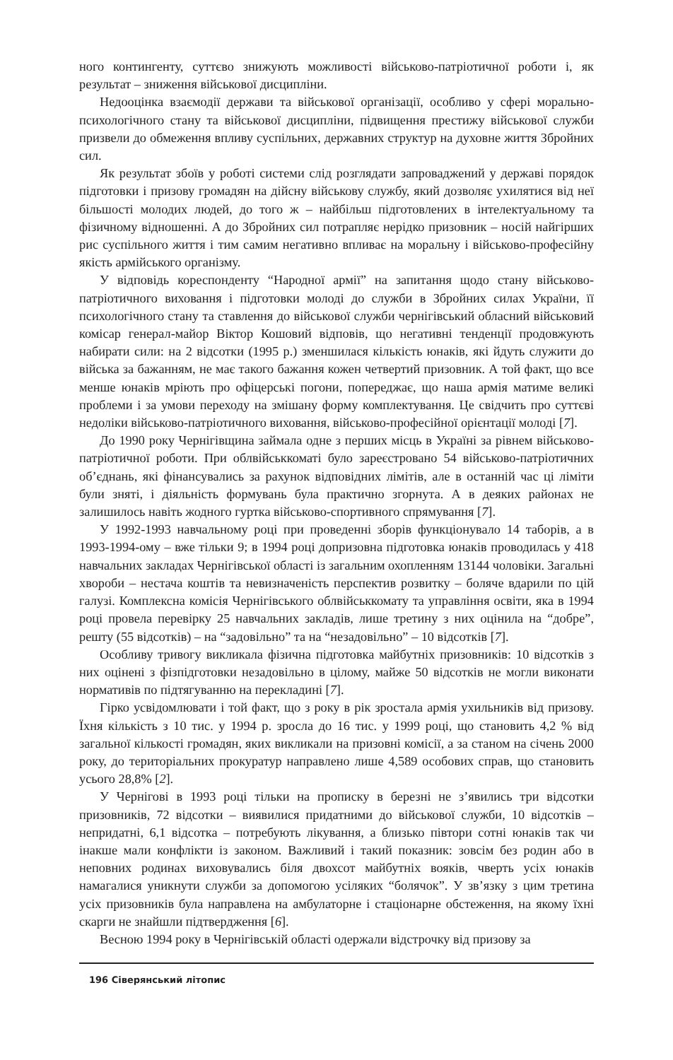ного контингенту, суттєво знижують можливості військово-патріотичної роботи і, як результат – зниження військової дисципліни.
Недооцінка взаємодії держави та військової організації, особливо у сфері морально-психологічного стану та військової дисципліни, підвищення престижу військової служби призвели до обмеження впливу суспільних, державних структур на духовне життя Збройних сил.
Як результат збоїв у роботі системи слід розглядати запроваджений у державі порядок підготовки і призову громадян на дійсну військову службу, який дозволяє ухилятися від неї більшості молодих людей, до того ж – найбільш підготовлених в інтелектуальному та фізичному відношенні. А до Збройних сил потрапляє нерідко призовник – носій найгірших рис суспільного життя і тим самим негативно впливає на моральну і військово-професійну якість армійського організму.
У відповідь кореспонденту “Народної армії” на запитання щодо стану військово-патріотичного виховання і підготовки молоді до служби в Збройних силах України, її психологічного стану та ставлення до військової служби чернігівський обласний військовий комісар генерал-майор Віктор Кошовий відповів, що негативні тенденції продовжують набирати сили: на 2 відсотки (1995 р.) зменшилася кількість юнаків, які йдуть служити до війська за бажанням, не має такого бажання кожен четвертий призовник. А той факт, що все менше юнаків мріють про офіцерські погони, попереджає, що наша армія матиме великі проблеми і за умови переходу на змішану форму комплектування. Це свідчить про суттєві недоліки військово-патріотичного виховання, військово-професійної орієнтації молоді [7].
До 1990 року Чернігівщина займала одне з перших місць в Україні за рівнем військово-патріотичної роботи. При облвійськкоматі було зареєстровано 54 військово-патріотичних об’єднань, які фінансувались за рахунок відповідних лімітів, але в останній час ці ліміти були зняті, і діяльність формувань була практично згорнута. А в деяких районах не залишилось навіть жодного гуртка військово-спортивного спрямування [7].
У 1992-1993 навчальному році при проведенні зборів функціонувало 14 таборів, а в 1993-1994-ому – вже тільки 9; в 1994 році допризовна підготовка юнаків проводилась у 418 навчальних закладах Чернігівської області із загальним охопленням 13144 чоловіки. Загальні хвороби – нестача коштів та невизначеність перспектив розвитку – боляче вдарили по цій галузі. Комплексна комісія Чернігівського облвійськкомату та управління освіти, яка в 1994 році провела перевірку 25 навчальних закладів, лише третину з них оцінила на “добре”, решту (55 відсотків) – на “задовільно” та на “незадовільно” – 10 відсотків [7].
Особливу тривогу викликала фізична підготовка майбутніх призовників: 10 відсотків з них оцінені з фізпідготовки незадовільно в цілому, майже 50 відсотків не могли виконати нормативів по підтягуванню на перекладині [7].
Гірко усвідомлювати і той факт, що з року в рік зростала армія ухильників від призову. Їхня кількість з 10 тис. у 1994 р. зросла до 16 тис. у 1999 році, що становить 4,2 % від загальної кількості громадян, яких викликали на призовні комісії, а за станом на січень 2000 року, до територіальних прокуратур направлено лише 4,589 особових справ, що становить усього 28,8% [2].
У Чернігові в 1993 році тільки на прописку в березні не з’явились три відсотки призовників, 72 відсотки – виявилися придатними до військової служби, 10 відсотків – непридатні, 6,1 відсотка – потребують лікування, а близько півтори сотні юнаків так чи інакше мали конфлікти із законом. Важливий і такий показник: зовсім без родин або в неповних родинах виховувались біля двохсот майбутніх вояків, чверть усіх юнаків намагалися уникнути служби за допомогою усіляких “болячок”. У зв’язку з цим третина усіх призовників була направлена на амбулаторне і стаціонарне обстеження, на якому їхні скарги не знайшли підтвердження [6].
Весною 1994 року в Чернігівській області одержали відстрочку від призову за
196 Сіверянський літопис